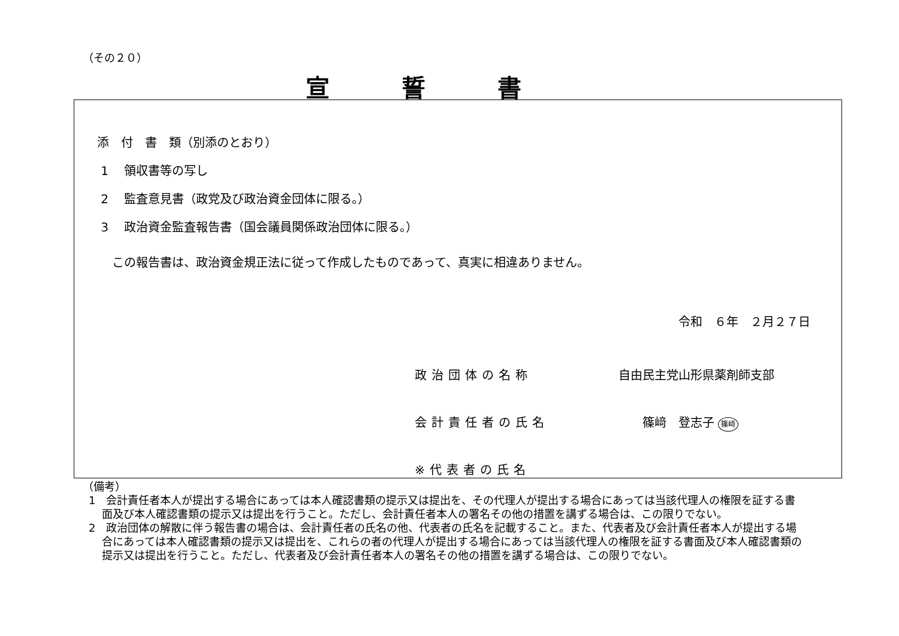（その２０）
宣誓書
添　付　書　類（別添のとおり）
1　 領収書等の写し
2　 監査意見書（政党及び政治資金団体に限る。）
3　 政治資金監査報告書（国会議員関係政治団体に限る。）
この報告書は、政治資金規正法に従って作成したものであって、真実に相違ありません。
令和　６年　２月２７日
政治団体の名称 自由民主党山形県薬剤師支部
会計責任者の氏名 篠﨑　登志子 篠﨑
※代表者の氏名
（備考）
1　会計責任者本人が提出する場合にあっては本人確認書類の提示又は提出を、その代理人が提出する場合にあっては当該代理人の権限を証する書面及び本人確認書類の提示又は提出を行うこと。ただし、会計責任者本人の署名その他の措置を講ずる場合は、この限りでない。
2　政治団体の解散に伴う報告書の場合は、会計責任者の氏名の他、代表者の氏名を記載すること。また、代表者及び会計責任者本人が提出する場合にあっては本人確認書類の提示又は提出を、これらの者の代理人が提出する場合にあっては当該代理人の権限を証する書面及び本人確認書類の提示又は提出を行うこと。ただし、代表者及び会計責任者本人の署名その他の措置を講ずる場合は、この限りでない。